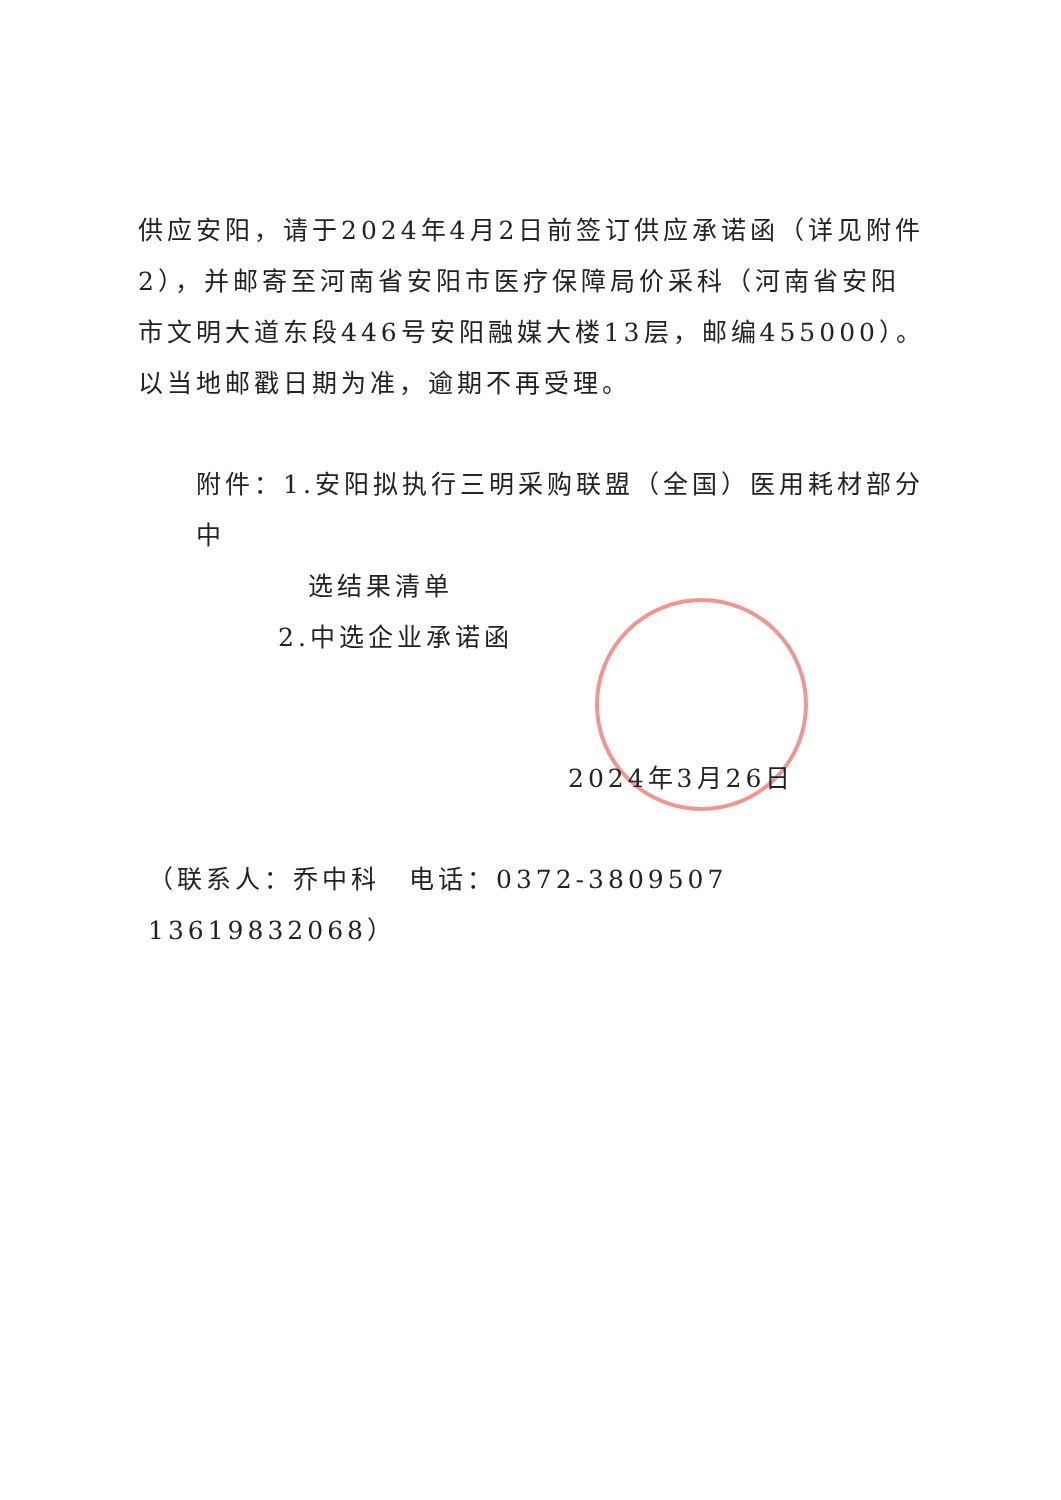供应安阳，请于2024年4月2日前签订供应承诺函（详见附件2），并邮寄至河南省安阳市医疗保障局价采科（河南省安阳市文明大道东段446号安阳融媒大楼13层，邮编455000）。以当地邮戳日期为准，逾期不再受理。
附件：1.安阳拟执行三明采购联盟（全国）医用耗材部分中
选结果清单
2.中选企业承诺函
2024年3月26日
（联系人：乔中科　电话：0372-3809507　 13619832068）